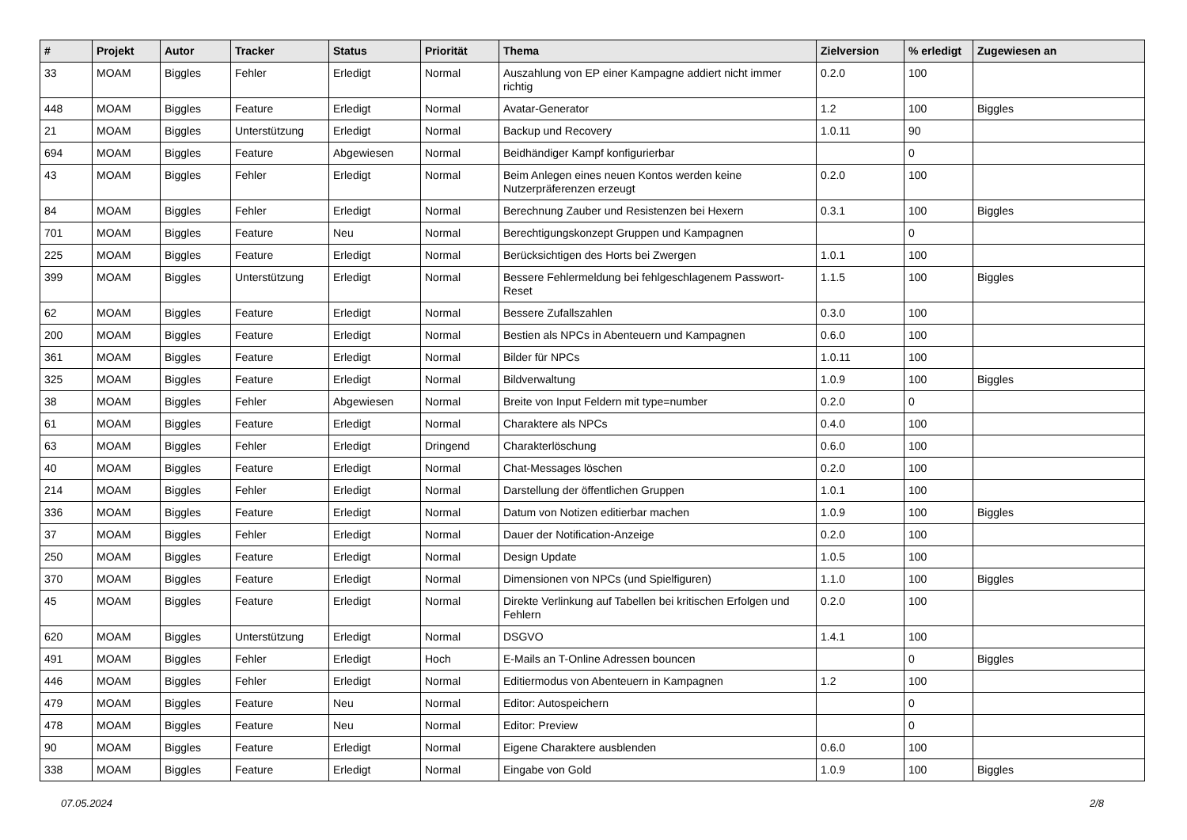| # | Projekt | Autor | Tracker | Status | Priorität | Thema | Zielversion | % erledigt | Zugewiesen an |
| --- | --- | --- | --- | --- | --- | --- | --- | --- | --- |
| 33 | MOAM | Biggles | Fehler | Erledigt | Normal | Auszahlung von EP einer Kampagne addiert nicht immer richtig | 0.2.0 | 100 | |
| 448 | MOAM | Biggles | Feature | Erledigt | Normal | Avatar-Generator | 1.2 | 100 | Biggles |
| 21 | MOAM | Biggles | Unterstützung | Erledigt | Normal | Backup und Recovery | 1.0.11 | 90 | |
| 694 | MOAM | Biggles | Feature | Abgewiesen | Normal | Beidhändiger Kampf konfigurierbar | | 0 | |
| 43 | MOAM | Biggles | Fehler | Erledigt | Normal | Beim Anlegen eines neuen Kontos werden keine Nutzerpräferenzen erzeugt | 0.2.0 | 100 | |
| 84 | MOAM | Biggles | Fehler | Erledigt | Normal | Berechnung Zauber und Resistenzen bei Hexern | 0.3.1 | 100 | Biggles |
| 701 | MOAM | Biggles | Feature | Neu | Normal | Berechtigungskonzept Gruppen und Kampagnen | | 0 | |
| 225 | MOAM | Biggles | Feature | Erledigt | Normal | Berücksichtigen des Horts bei Zwergen | 1.0.1 | 100 | |
| 399 | MOAM | Biggles | Unterstützung | Erledigt | Normal | Bessere Fehlermeldung bei fehlgeschlagenem Passwort-Reset | 1.1.5 | 100 | Biggles |
| 62 | MOAM | Biggles | Feature | Erledigt | Normal | Bessere Zufallszahlen | 0.3.0 | 100 | |
| 200 | MOAM | Biggles | Feature | Erledigt | Normal | Bestien als NPCs in Abenteuern und Kampagnen | 0.6.0 | 100 | |
| 361 | MOAM | Biggles | Feature | Erledigt | Normal | Bilder für NPCs | 1.0.11 | 100 | |
| 325 | MOAM | Biggles | Feature | Erledigt | Normal | Bildverwaltung | 1.0.9 | 100 | Biggles |
| 38 | MOAM | Biggles | Fehler | Abgewiesen | Normal | Breite von Input Feldern mit type=number | 0.2.0 | 0 | |
| 61 | MOAM | Biggles | Feature | Erledigt | Normal | Charaktere als NPCs | 0.4.0 | 100 | |
| 63 | MOAM | Biggles | Fehler | Erledigt | Dringend | Charakterlöschung | 0.6.0 | 100 | |
| 40 | MOAM | Biggles | Feature | Erledigt | Normal | Chat-Messages löschen | 0.2.0 | 100 | |
| 214 | MOAM | Biggles | Fehler | Erledigt | Normal | Darstellung der öffentlichen Gruppen | 1.0.1 | 100 | |
| 336 | MOAM | Biggles | Feature | Erledigt | Normal | Datum von Notizen editierbar machen | 1.0.9 | 100 | Biggles |
| 37 | MOAM | Biggles | Fehler | Erledigt | Normal | Dauer der Notification-Anzeige | 0.2.0 | 100 | |
| 250 | MOAM | Biggles | Feature | Erledigt | Normal | Design Update | 1.0.5 | 100 | |
| 370 | MOAM | Biggles | Feature | Erledigt | Normal | Dimensionen von NPCs (und Spielfiguren) | 1.1.0 | 100 | Biggles |
| 45 | MOAM | Biggles | Feature | Erledigt | Normal | Direkte Verlinkung auf Tabellen bei kritischen Erfolgen und Fehlern | 0.2.0 | 100 | |
| 620 | MOAM | Biggles | Unterstützung | Erledigt | Normal | DSGVO | 1.4.1 | 100 | |
| 491 | MOAM | Biggles | Fehler | Erledigt | Hoch | E-Mails an T-Online Adressen bouncen | | 0 | Biggles |
| 446 | MOAM | Biggles | Fehler | Erledigt | Normal | Editiermodus von Abenteuern in Kampagnen | 1.2 | 100 | |
| 479 | MOAM | Biggles | Feature | Neu | Normal | Editor: Autospeichern | | 0 | |
| 478 | MOAM | Biggles | Feature | Neu | Normal | Editor: Preview | | 0 | |
| 90 | MOAM | Biggles | Feature | Erledigt | Normal | Eigene Charaktere ausblenden | 0.6.0 | 100 | |
| 338 | MOAM | Biggles | Feature | Erledigt | Normal | Eingabe von Gold | 1.0.9 | 100 | Biggles |
07.05.2024 2/8